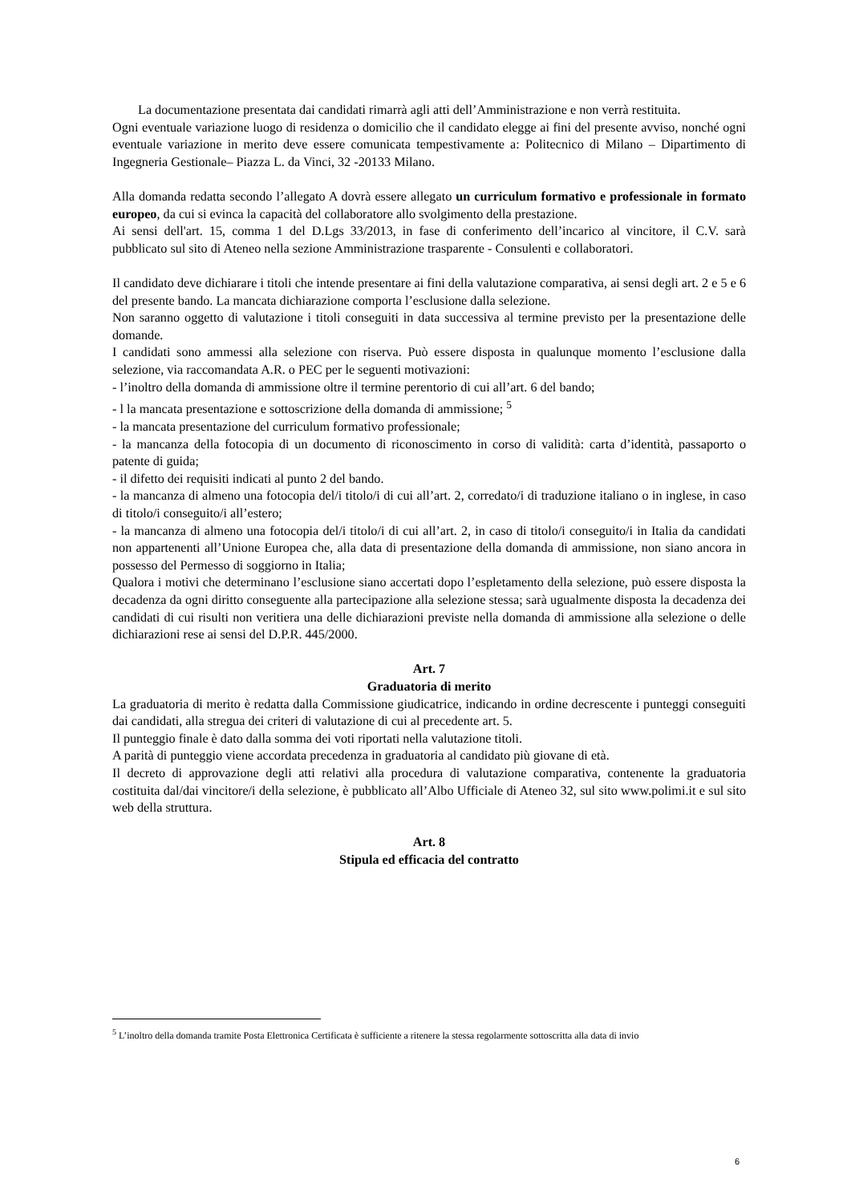La documentazione presentata dai candidati rimarrà agli atti dell’Amministrazione e non verrà restituita.
Ogni eventuale variazione luogo di residenza o domicilio che il candidato elegge ai fini del presente avviso, nonché ogni eventuale variazione in merito deve essere comunicata tempestivamente a: Politecnico di Milano – Dipartimento di Ingegneria Gestionale– Piazza L. da Vinci, 32 -20133 Milano.
Alla domanda redatta secondo l’allegato A dovrà essere allegato un curriculum formativo e professionale in formato europeo, da cui si evinca la capacità del collaboratore allo svolgimento della prestazione.
Ai sensi dell'art. 15, comma 1 del D.Lgs 33/2013, in fase di conferimento dell’incarico al vincitore, il C.V. sarà pubblicato sul sito di Ateneo nella sezione Amministrazione trasparente - Consulenti e collaboratori.
Il candidato deve dichiarare i titoli che intende presentare ai fini della valutazione comparativa, ai sensi degli art. 2 e 5 e 6 del presente bando. La mancata dichiarazione comporta l’esclusione dalla selezione.
Non saranno oggetto di valutazione i titoli conseguiti in data successiva al termine previsto per la presentazione delle domande.
I candidati sono ammessi alla selezione con riserva. Può essere disposta in qualunque momento l’esclusione dalla selezione, via raccomandata A.R. o PEC per le seguenti motivazioni:
- l’inoltro della domanda di ammissione oltre il termine perentorio di cui all’art. 6 del bando;
- l la mancata presentazione e sottoscrizione della domanda di ammissione; <sup>5</sup>
- la mancata presentazione del curriculum formativo professionale;
- la mancanza della fotocopia di un documento di riconoscimento in corso di validità: carta d’identità, passaporto o patente di guida;
- il difetto dei requisiti indicati al punto 2 del bando.
- la mancanza di almeno una fotocopia del/i titolo/i di cui all’art. 2, corredato/i di traduzione italiano o in inglese, in caso di titolo/i conseguito/i all’estero;
- la mancanza di almeno una fotocopia del/i titolo/i di cui all’art. 2, in caso di titolo/i conseguito/i in Italia da candidati non appartenenti all’Unione Europea che, alla data di presentazione della domanda di ammissione, non siano ancora in possesso del Permesso di soggiorno in Italia;
Qualora i motivi che determinano l’esclusione siano accertati dopo l’espletamento della selezione, può essere disposta la decadenza da ogni diritto conseguente alla partecipazione alla selezione stessa; sarà ugualmente disposta la decadenza dei candidati di cui risulti non veritiera una delle dichiarazioni previste nella domanda di ammissione alla selezione o delle dichiarazioni rese ai sensi del D.P.R. 445/2000.
Art. 7
Graduatoria di merito
La graduatoria di merito è redatta dalla Commissione giudicatrice, indicando in ordine decrescente i punteggi conseguiti dai candidati, alla stregua dei criteri di valutazione di cui al precedente art. 5.
Il punteggio finale è dato dalla somma dei voti riportati nella valutazione titoli.
A parità di punteggio viene accordata precedenza in graduatoria al candidato più giovane di età.
Il decreto di approvazione degli atti relativi alla procedura di valutazione comparativa, contenente la graduatoria costituita dal/dai vincitore/i della selezione, è pubblicato all’Albo Ufficiale di Ateneo 32, sul sito www.polimi.it e sul sito web della struttura.
Art. 8
Stipula ed efficacia del contratto
<sup>5</sup> L’inoltro della domanda tramite Posta Elettronica Certificata è sufficiente a ritenere la stessa regolarmente sottoscritta alla data di invio
6